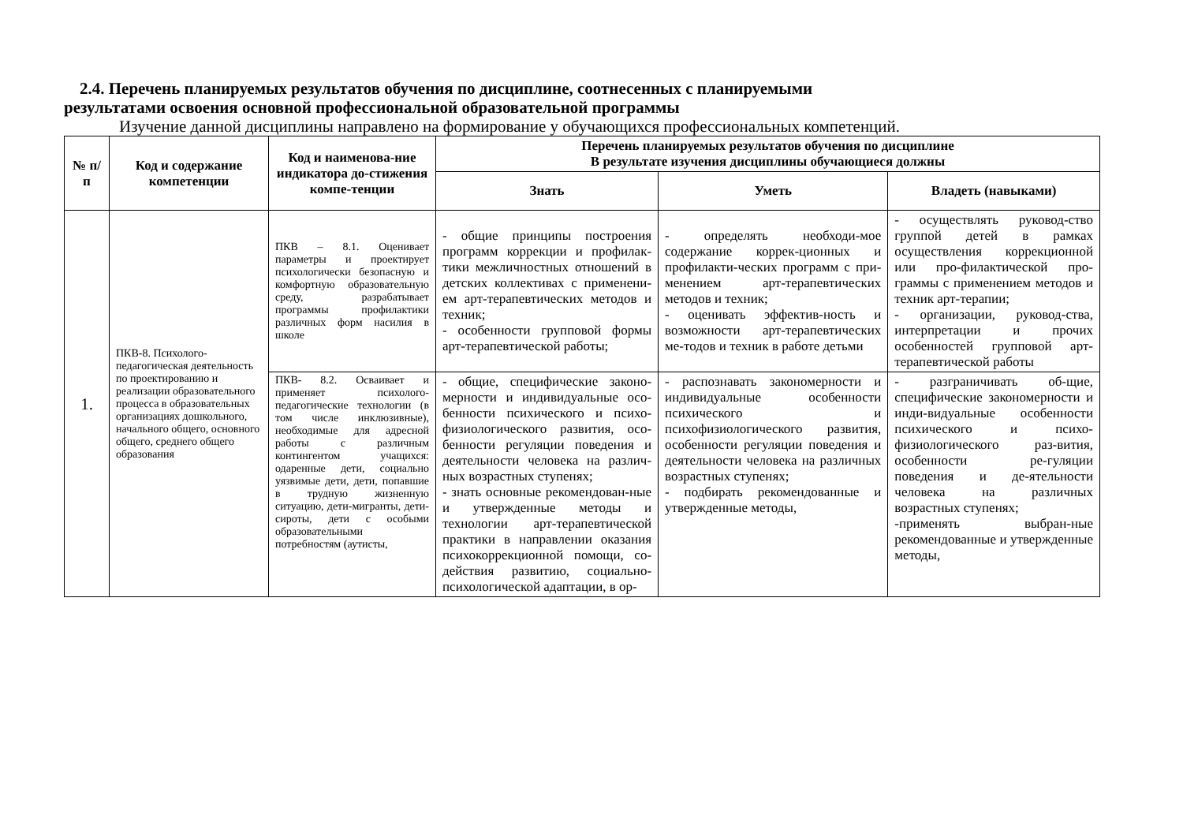2.4. Перечень планируемых результатов обучения по дисциплине, соотнесенных с планируемыми
результатами освоения основной профессиональной образовательной программы
Изучение данной дисциплины направлено на формирование у обучающихся профессиональных компетенций.
| № п/п | Код и содержание компетенции | Код и наименова-ние индикатора до-стижения компе-тенции | Перечень планируемых результатов обучения по дисциплине В результате изучения дисциплины обучающиеся должны | | |
| --- | --- | --- | --- | --- | --- |
| | | | Знать | Уметь | Владеть (навыками) |
| 1. | ПКВ-8. Психолого-педагогическая деятельность по проектированию и реализации образовательного процесса в образовательных организациях дошкольного, начального общего, основного общего, среднего общего образования | ПКВ – 8.1. Оценивает параметры и проектирует психологически безопасную и комфортную образовательную среду, разрабатывает программы профилактики различных форм насилия в школе | - общие принципы построения программ коррекции и профилак-тики межличностных отношений в детских коллективах с применени-ем арт-терапевтических методов и техник; - особенности групповой формы арт-терапевтической работы; | - определять необходи-мое содержание коррек-ционных и профилакти-ческих программ с при-менением арт-терапевтических методов и техник; - оценивать эффектив-ность и возможности арт-терапевтических ме-тодов и техник в работе детьми | - осуществлять руковод-ство группой детей в рамках осуществления коррекционной или про-филактической про-граммы с применением методов и техник арт-терапии; - организации, руковод-ства, интерпретации и прочих особенностей групповой арт-терапевтической работы |
| | | ПКВ- 8.2. Осваивает и применяет психолого-педагогические технологии (в том числе инклюзивные), необходимые для адресной работы с различным контингентом учащихся: одаренные дети, социально уязвимые дети, дети, попавшие в трудную жизненную ситуацию, дети-мигранты, дети-сироты, дети с особыми образовательными потребностям (аутисты, | - общие, специфические законо-мерности и индивидуальные осо-бенности психического и психо-физиологического развития, осо-бенности регуляции поведения и деятельности человека на различ-ных возрастных ступенях; - знать основные рекомендован-ные и утвержденные методы и технологии арт-терапевтической практики в направлении оказания психокоррекционной помощи, со-действия развитию, социально-психологической адаптации, в ор- | - распознавать закономерности и индивидуальные особенности психического и психофизиологического развития, особенности регуляции поведения и деятельности человека на различных возрастных ступенях; - подбирать рекомендованные и утвержденные методы, | - разграничивать об-щие, специфические закономерности и инди-видуальные особенности психического и психо-физиологического раз-вития, особенности ре-гуляции поведения и де-ятельности человека на различных возрастных ступенях; -применять выбран-ные рекомендованные и утвержденные методы, |